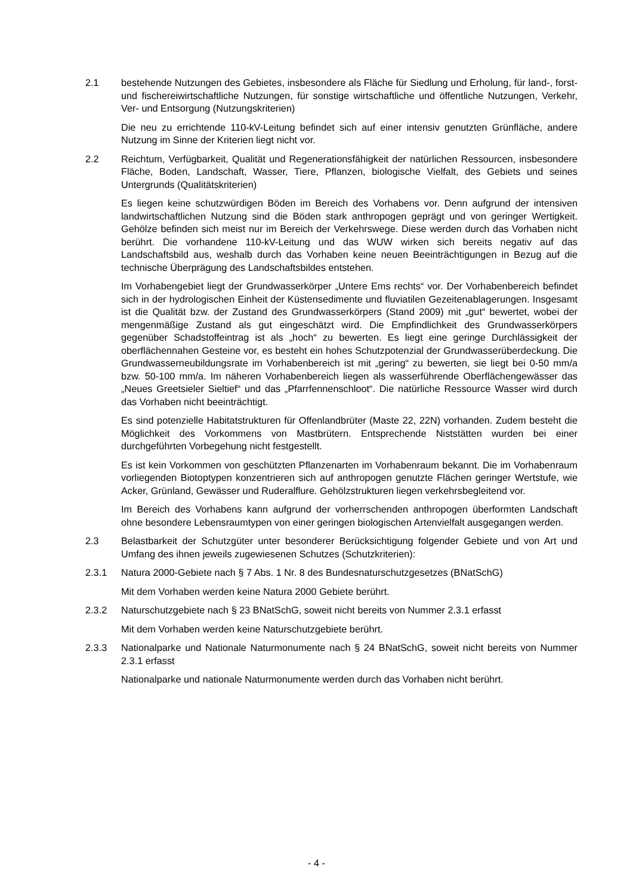2.1 bestehende Nutzungen des Gebietes, insbesondere als Fläche für Siedlung und Erholung, für land-, forst- und fischereiwirtschaftliche Nutzungen, für sonstige wirtschaftliche und öffentliche Nutzungen, Verkehr, Ver- und Entsorgung (Nutzungskriterien)
Die neu zu errichtende 110-kV-Leitung befindet sich auf einer intensiv genutzten Grünfläche, andere Nutzung im Sinne der Kriterien liegt nicht vor.
2.2 Reichtum, Verfügbarkeit, Qualität und Regenerationsfähigkeit der natürlichen Ressourcen, insbesondere Fläche, Boden, Landschaft, Wasser, Tiere, Pflanzen, biologische Vielfalt, des Gebiets und seines Untergrunds (Qualitätskriterien)
Es liegen keine schutzwürdigen Böden im Bereich des Vorhabens vor. Denn aufgrund der intensiven landwirtschaftlichen Nutzung sind die Böden stark anthropogen geprägt und von geringer Wertigkeit. Gehölze befinden sich meist nur im Bereich der Verkehrswege. Diese werden durch das Vorhaben nicht berührt. Die vorhandene 110-kV-Leitung und das WUW wirken sich bereits negativ auf das Landschaftsbild aus, weshalb durch das Vorhaben keine neuen Beeinträchtigungen in Bezug auf die technische Überprägung des Landschaftsbildes entstehen.
Im Vorhabengebiet liegt der Grundwasserkörper „Untere Ems rechts“ vor. Der Vorhabenbereich befindet sich in der hydrologischen Einheit der Küstensedimente und fluviatilen Gezeitenablagerungen. Insgesamt ist die Qualität bzw. der Zustand des Grundwasserkörpers (Stand 2009) mit „gut“ bewertet, wobei der mengenmäßige Zustand als gut eingeschätzt wird. Die Empfindlichkeit des Grundwasserkörpers gegenüber Schadstoffeintrag ist als „hoch“ zu bewerten. Es liegt eine geringe Durchlässigkeit der oberflächennahen Gesteine vor, es besteht ein hohes Schutzpotenzial der Grundwasserüberdeckung. Die Grundwasserneubildungsrate im Vorhabenbereich ist mit „gering“ zu bewerten, sie liegt bei 0-50 mm/a bzw. 50-100 mm/a. Im näheren Vorhabenbereich liegen als wasserführende Oberflächengewässer das „Neues Greetsieler Sieltief“ und das „Pfarrfennenschloot“. Die natürliche Ressource Wasser wird durch das Vorhaben nicht beeinträchtigt.
Es sind potenzielle Habitatstrukturen für Offenlandbrüter (Maste 22, 22N) vorhanden. Zudem besteht die Möglichkeit des Vorkommens von Mastbrütern. Entsprechende Niststätten wurden bei einer durchgeführten Vorbegehung nicht festgestellt.
Es ist kein Vorkommen von geschützten Pflanzenarten im Vorhabenraum bekannt. Die im Vorhabenraum vorliegenden Biotoptypen konzentrieren sich auf anthropogen genutzte Flächen geringer Wertstufe, wie Acker, Grünland, Gewässer und Ruderalflure. Gehölzstrukturen liegen verkehrsbegleitend vor.
Im Bereich des Vorhabens kann aufgrund der vorherrschenden anthropogen überformten Landschaft ohne besondere Lebensraumtypen von einer geringen biologischen Artenvielfalt ausgegangen werden.
2.3 Belastbarkeit der Schutzgüter unter besonderer Berücksichtigung folgender Gebiete und von Art und Umfang des ihnen jeweils zugewiesenen Schutzes (Schutzkriterien):
2.3.1 Natura 2000-Gebiete nach § 7 Abs. 1 Nr. 8 des Bundesnaturschutzgesetzes (BNatSchG)
Mit dem Vorhaben werden keine Natura 2000 Gebiete berührt.
2.3.2 Naturschutzgebiete nach § 23 BNatSchG, soweit nicht bereits von Nummer 2.3.1 erfasst
Mit dem Vorhaben werden keine Naturschutzgebiete berührt.
2.3.3 Nationalparke und Nationale Naturmonumente nach § 24 BNatSchG, soweit nicht bereits von Nummer 2.3.1 erfasst
Nationalparke und nationale Naturmonumente werden durch das Vorhaben nicht berührt.
- 4 -